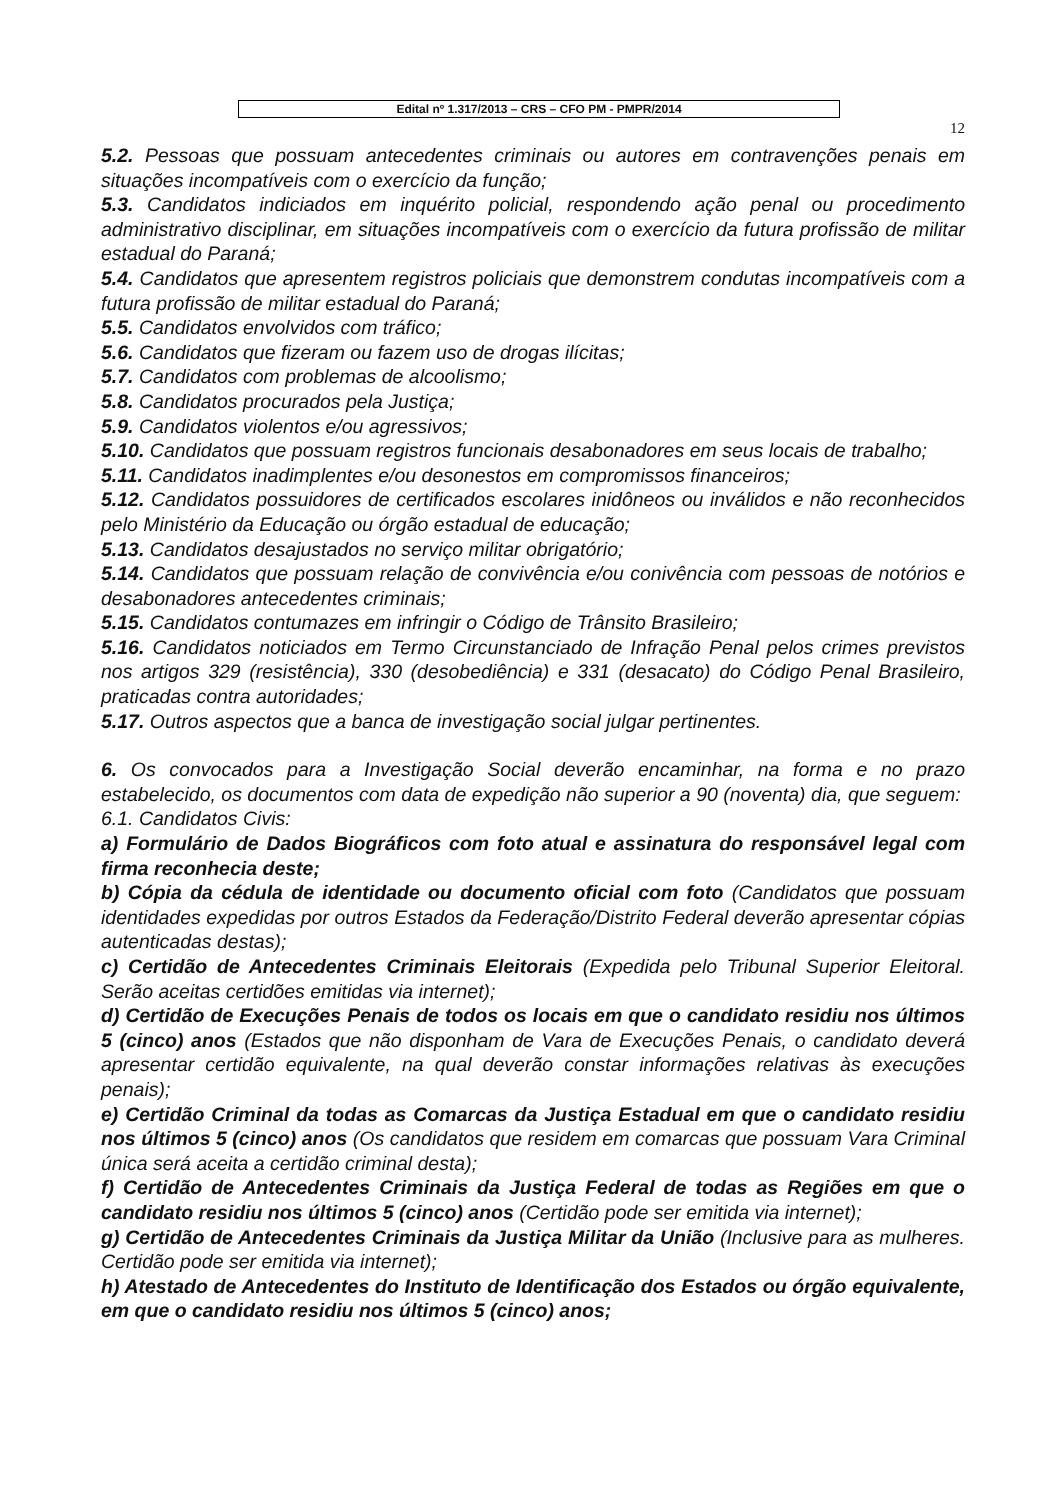Edital nº 1.317/2013 – CRS – CFO PM - PMPR/2014
12
5.2. Pessoas que possuam antecedentes criminais ou autores em contravenções penais em situações incompatíveis com o exercício da função;
5.3. Candidatos indiciados em inquérito policial, respondendo ação penal ou procedimento administrativo disciplinar, em situações incompatíveis com o exercício da futura profissão de militar estadual do Paraná;
5.4. Candidatos que apresentem registros policiais que demonstrem condutas incompatíveis com a futura profissão de militar estadual do Paraná;
5.5. Candidatos envolvidos com tráfico;
5.6. Candidatos que fizeram ou fazem uso de drogas ilícitas;
5.7. Candidatos com problemas de alcoolismo;
5.8. Candidatos procurados pela Justiça;
5.9. Candidatos violentos e/ou agressivos;
5.10. Candidatos que possuam registros funcionais desabonadores em seus locais de trabalho;
5.11. Candidatos inadimplentes e/ou desonestos em compromissos financeiros;
5.12. Candidatos possuidores de certificados escolares inidôneos ou inválidos e não reconhecidos pelo Ministério da Educação ou órgão estadual de educação;
5.13. Candidatos desajustados no serviço militar obrigatório;
5.14. Candidatos que possuam relação de convivência e/ou conivência com pessoas de notórios e desabonadores antecedentes criminais;
5.15. Candidatos contumazes em infringir o Código de Trânsito Brasileiro;
5.16. Candidatos noticiados em Termo Circunstanciado de Infração Penal pelos crimes previstos nos artigos 329 (resistência), 330 (desobediência) e 331 (desacato) do Código Penal Brasileiro, praticadas contra autoridades;
5.17. Outros aspectos que a banca de investigação social julgar pertinentes.
6. Os convocados para a Investigação Social deverão encaminhar, na forma e no prazo estabelecido, os documentos com data de expedição não superior a 90 (noventa) dia, que seguem:
6.1. Candidatos Civis:
a) Formulário de Dados Biográficos com foto atual e assinatura do responsável legal com firma reconhecia deste;
b) Cópia da cédula de identidade ou documento oficial com foto (Candidatos que possuam identidades expedidas por outros Estados da Federação/Distrito Federal deverão apresentar cópias autenticadas destas);
c) Certidão de Antecedentes Criminais Eleitorais (Expedida pelo Tribunal Superior Eleitoral. Serão aceitas certidões emitidas via internet);
d) Certidão de Execuções Penais de todos os locais em que o candidato residiu nos últimos 5 (cinco) anos (Estados que não disponham de Vara de Execuções Penais, o candidato deverá apresentar certidão equivalente, na qual deverão constar informações relativas às execuções penais);
e) Certidão Criminal da todas as Comarcas da Justiça Estadual em que o candidato residiu nos últimos 5 (cinco) anos (Os candidatos que residem em comarcas que possuam Vara Criminal única será aceita a certidão criminal desta);
f) Certidão de Antecedentes Criminais da Justiça Federal de todas as Regiões em que o candidato residiu nos últimos 5 (cinco) anos (Certidão pode ser emitida via internet);
g) Certidão de Antecedentes Criminais da Justiça Militar da União (Inclusive para as mulheres. Certidão pode ser emitida via internet);
h) Atestado de Antecedentes do Instituto de Identificação dos Estados ou órgão equivalente, em que o candidato residiu nos últimos 5 (cinco) anos;